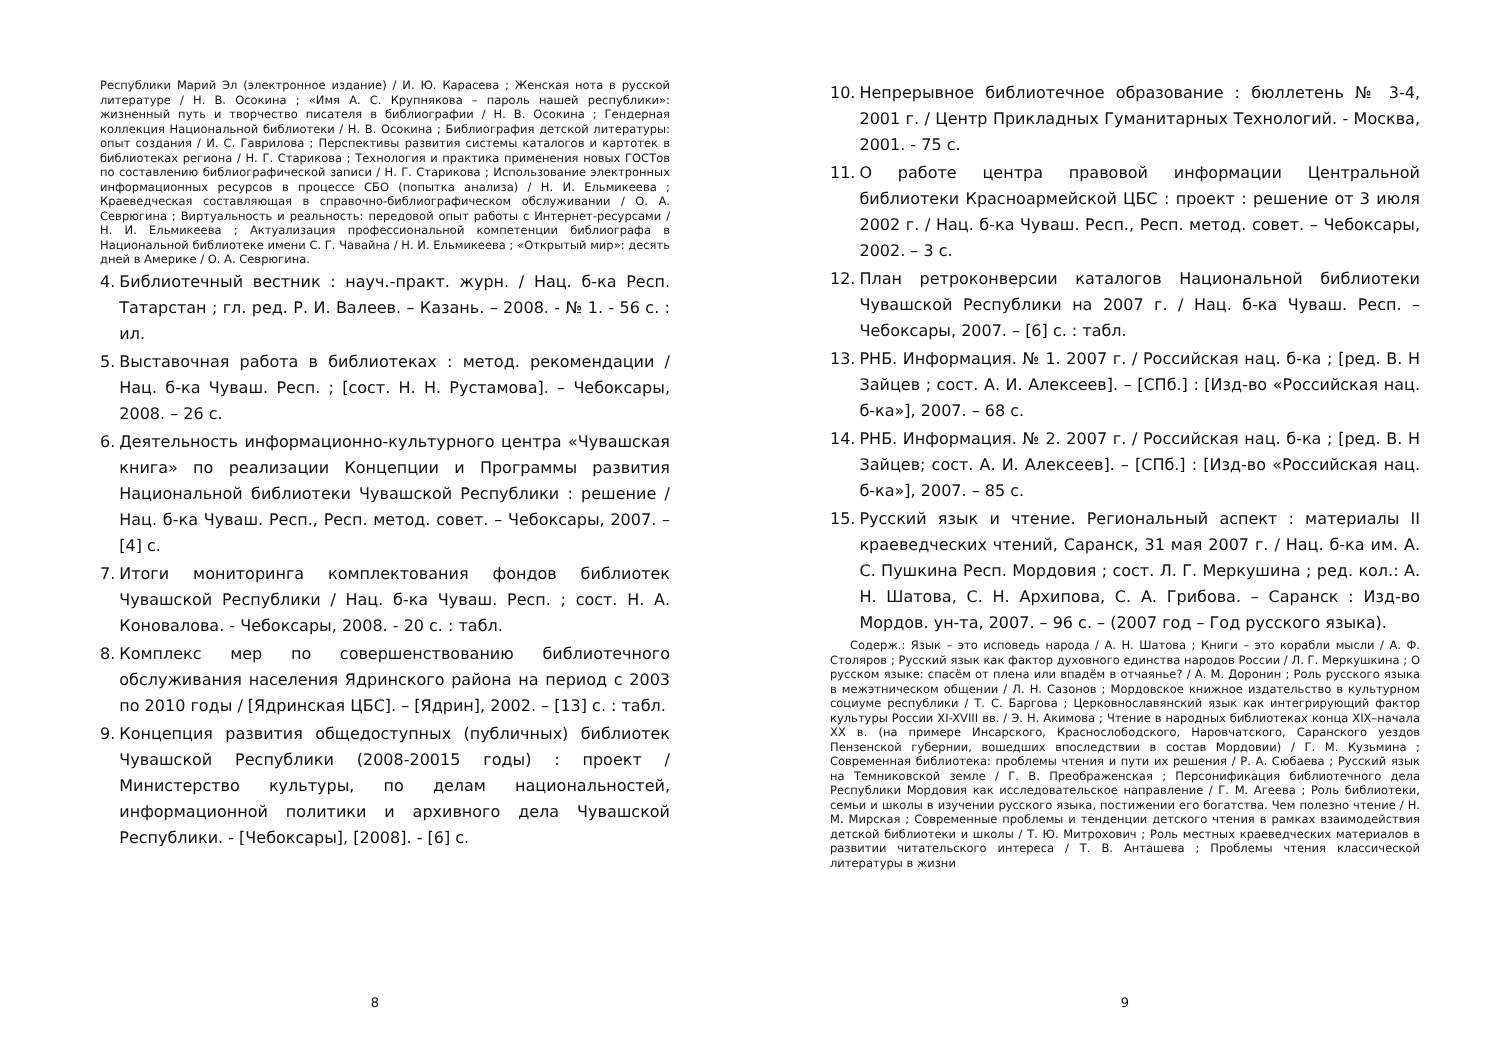Республики Марий Эл (электронное издание) / И. Ю. Карасева ; Женская нота в русской литературе / Н. В. Осокина ; «Имя А. С. Крупнякова – пароль нашей республики»: жизненный путь и творчество писателя в библиографии / Н. В. Осокина ; Гендерная коллекция Национальной библиотеки / Н. В. Осокина ; Библиография детской литературы: опыт создания / И. С. Гаврилова ; Перспективы развития системы каталогов и картотек в библиотеках региона / Н. Г. Старикова ; Технология и практика применения новых ГОСТов по составлению библиографической записи / Н. Г. Старикова ; Использование электронных информационных ресурсов в процессе СБО (попытка анализа) / Н. И. Ельмикеева ; Краеведческая составляющая в справочно-библиографическом обслуживании / О. А. Севрюгина ; Виртуальность и реальность: передовой опыт работы с Интернет-ресурсами / Н. И. Ельмикеева ; Актуализация профессиональной компетенции библиографа в Национальной библиотеке имени С. Г. Чавайна / Н. И. Ельмикеева ; «Открытый мир»: десять дней в Америке / О. А. Севрюгина.
4. Библиотечный вестник : науч.-практ. журн. / Нац. б-ка Респ. Татарстан ; гл. ред. Р. И. Валеев. – Казань. – 2008. - № 1. - 56 с. : ил.
5. Выставочная работа в библиотеках : метод. рекомендации / Нац. б-ка Чуваш. Респ. ; [сост. Н. Н. Рустамова]. – Чебоксары, 2008. – 26 с.
6. Деятельность информационно-культурного центра «Чувашская книга» по реализации Концепции и Программы развития Национальной библиотеки Чувашской Республики : решение / Нац. б-ка Чуваш. Респ., Респ. метод. совет. – Чебоксары, 2007. – [4] с.
7. Итоги мониторинга комплектования фондов библиотек Чувашской Республики / Нац. б-ка Чуваш. Респ. ; сост. Н. А. Коновалова. - Чебоксары, 2008. - 20 с. : табл.
8. Комплекс мер по совершенствованию библиотечного обслуживания населения Ядринского района на период с 2003 по 2010 годы / [Ядринская ЦБС]. – [Ядрин], 2002. – [13] с. : табл.
9. Концепция развития общедоступных (публичных) библиотек Чувашской Республики (2008-20015 годы) : проект / Министерство культуры, по делам национальностей, информационной политики и архивного дела Чувашской Республики. - [Чебоксары], [2008]. - [6] с.
8
10. Непрерывное библиотечное образование : бюллетень № 3-4, 2001 г. / Центр Прикладных Гуманитарных Технологий. - Москва, 2001. - 75 с.
11. О работе центра правовой информации Центральной библиотеки Красноармейской ЦБС : проект : решение от 3 июля 2002 г. / Нац. б-ка Чуваш. Респ., Респ. метод. совет. – Чебоксары, 2002. – 3 с.
12. План ретроконверсии каталогов Национальной библиотеки Чувашской Республики на 2007 г. / Нац. б-ка Чуваш. Респ. – Чебоксары, 2007. – [6] с. : табл.
13. РНБ. Информация. № 1. 2007 г. / Российская нац. б-ка ; [ред. В. Н Зайцев ; сост. А. И. Алексеев]. – [СПб.] : [Изд-во «Российская нац. б-ка»], 2007. – 68 с.
14. РНБ. Информация. № 2. 2007 г. / Российская нац. б-ка ; [ред. В. Н Зайцев; сост. А. И. Алексеев]. – [СПб.] : [Изд-во «Российская нац. б-ка»], 2007. – 85 с.
15. Русский язык и чтение. Региональный аспект : материалы II краеведческих чтений, Саранск, 31 мая 2007 г. / Нац. б-ка им. А. С. Пушкина Респ. Мордовия ; сост. Л. Г. Меркушина ; ред. кол.: А. Н. Шатова, С. Н. Архипова, С. А. Грибова. – Саранск : Изд-во Мордов. ун-та, 2007. – 96 с. – (2007 год – Год русского языка).
Содерж.: Язык – это исповедь народа / А. Н. Шатова ; Книги – это корабли мысли / А. Ф. Столяров ; Русский язык как фактор духовного единства народов России / Л. Г. Меркушкина ; О русском языке: спасём от плена или впадём в отчаянье? / А. М. Доронин ; Роль русского языка в межэтническом общении / Л. Н. Сазонов ; Мордовское книжное издательство в культурном социуме республики / Т. С. Баргова ; Церковнославянский язык как интегрирующий фактор культуры России XI-XVIII вв. / Э. Н. Акимова ; Чтение в народных библиотеках конца XIX–начала XX в. (на примере Инсарского, Краснослободского, Наровчатского, Саранского уездов Пензенской губернии, вошедших впоследствии в состав Мордовии) / Г. М. Кузьмина ; Современная библиотека: проблемы чтения и пути их решения / Р. А. Сюбаева ; Русский язык на Темниковской земле / Г. В. Преображенская ; Персонификация библиотечного дела Республики Мордовия как исследовательское направление / Г. М. Агеева ; Роль библиотеки, семьи и школы в изучении русского языка, постижении его богатства. Чем полезно чтение / Н. М. Мирская ; Современные проблемы и тенденции детского чтения в рамках взаимодействия детской библиотеки и школы / Т. Ю. Митрохович ; Роль местных краеведческих материалов в развитии читательского интереса / Т. В. Анташева ; Проблемы чтения классической литературы в жизни
9